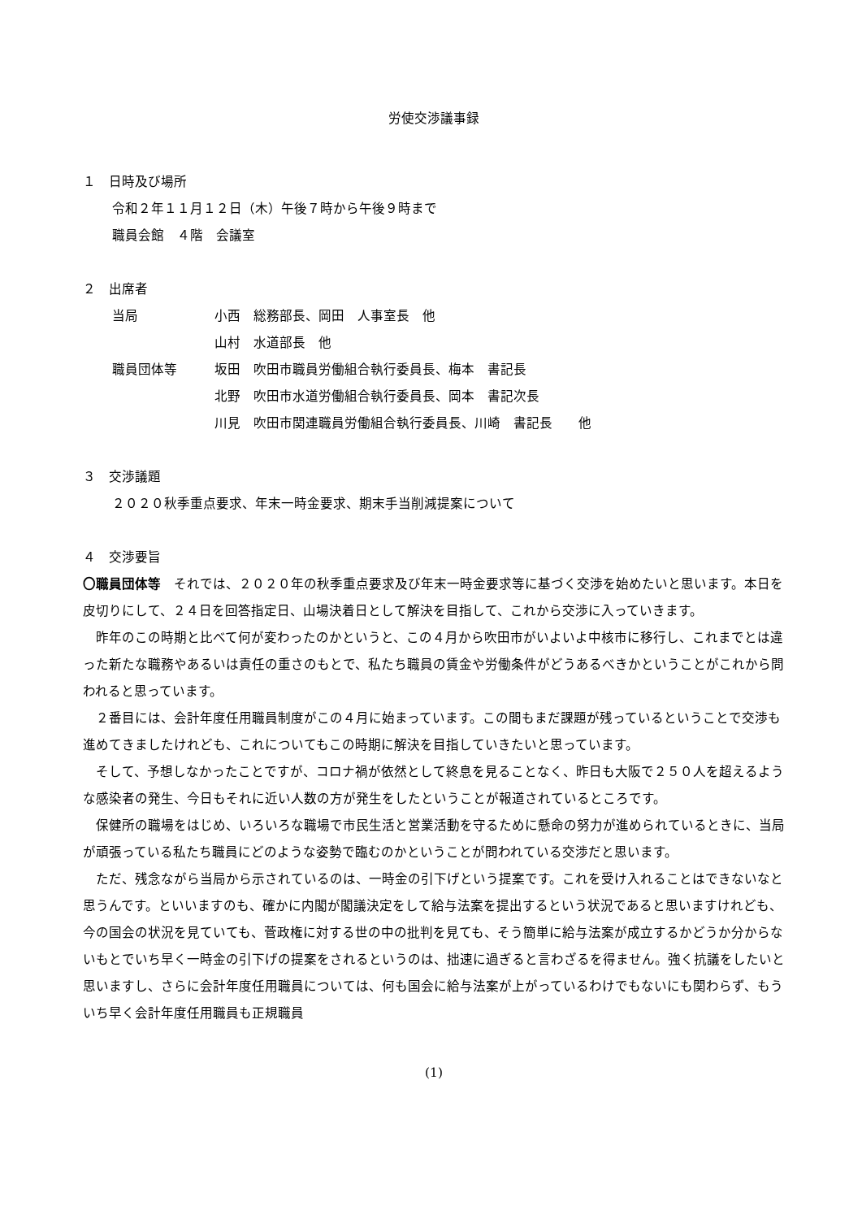労使交渉議事録
１　日時及び場所
令和２年１１月１２日（木）午後７時から午後９時まで
職員会館　４階　会議室
２　出席者
| 当局 | 小西 総務部長、岡田 人事室長 他 |
| | 山村 水道部長 他 |
| 職員団体等 | 坂田 吹田市職員労働組合執行委員長、梅本 書記長 |
| | 北野 吹田市水道労働組合執行委員長、岡本 書記次長 |
| | 川見 吹田市関連職員労働組合執行委員長、川崎 書記長 他 |
３　交渉議題
２０２０秋季重点要求、年末一時金要求、期末手当削減提案について
４　交渉要旨
〇職員団体等　それでは、２０２０年の秋季重点要求及び年末一時金要求等に基づく交渉を始めたいと思います。本日を皮切りにして、２４日を回答指定日、山場決着日として解決を目指して、これから交渉に入っていきます。
　昨年のこの時期と比べて何が変わったのかというと、この４月から吹田市がいよいよ中核市に移行し、これまでとは違った新たな職務やあるいは責任の重さのもとで、私たち職員の賃金や労働条件がどうあるべきかということがこれから問われると思っています。
　２番目には、会計年度任用職員制度がこの４月に始まっています。この間もまだ課題が残っているということで交渉も進めてきましたけれども、これについてもこの時期に解決を目指していきたいと思っています。
　そして、予想しなかったことですが、コロナ禍が依然として終息を見ることなく、昨日も大阪で２５０人を超えるような感染者の発生、今日もそれに近い人数の方が発生をしたということが報道されているところです。
　保健所の職場をはじめ、いろいろな職場で市民生活と営業活動を守るために懸命の努力が進められているときに、当局が頑張っている私たち職員にどのような姿勢で臨むのかということが問われている交渉だと思います。
　ただ、残念ながら当局から示されているのは、一時金の引下げという提案です。これを受け入れることはできないなと思うんです。といいますのも、確かに内閣が閣議決定をして給与法案を提出するという状況であると思いますけれども、今の国会の状況を見ていても、菅政権に対する世の中の批判を見ても、そう簡単に給与法案が成立するかどうか分からないもとでいち早く一時金の引下げの提案をされるというのは、拙速に過ぎると言わざるを得ません。強く抗議をしたいと思いますし、さらに会計年度任用職員については、何も国会に給与法案が上がっているわけでもないにも関わらず、もういち早く会計年度任用職員も正規職員
(1)